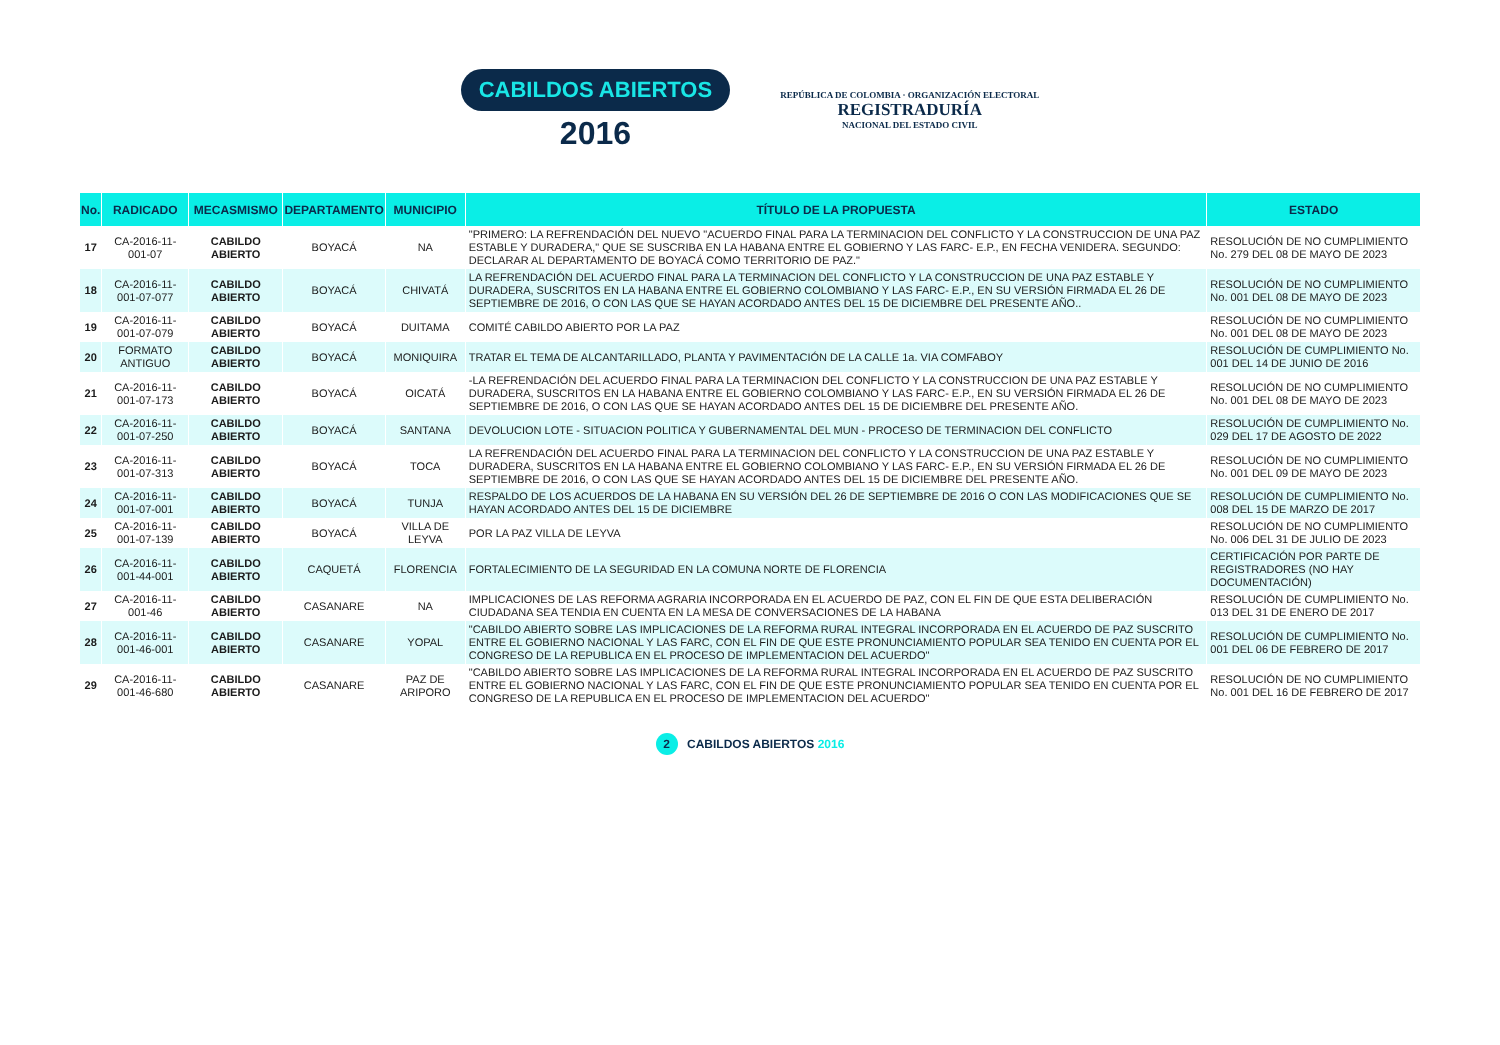CABILDOS ABIERTOS
2016
REPÚBLICA DE COLOMBIA · ORGANIZACIÓN ELECTORAL
REGISTRADURÍA
NACIONAL DEL ESTADO CIVIL
| No. | RADICADO | MECASMISMO | DEPARTAMENTO | MUNICIPIO | TÍTULO DE LA PROPUESTA | ESTADO |
| --- | --- | --- | --- | --- | --- | --- |
| 17 | CA-2016-11-001-07 | CABILDO ABIERTO | BOYACÁ | NA | "PRIMERO: LA REFRENDACIÓN DEL NUEVO "ACUERDO FINAL PARA LA TERMINACION DEL CONFLICTO Y LA CONSTRUCCION DE UNA PAZ ESTABLE Y DURADERA," QUE SE SUSCRIBA EN LA HABANA ENTRE EL GOBIERNO Y LAS FARC- E.P., EN FECHA VENIDERA. SEGUNDO: DECLARAR AL DEPARTAMENTO DE BOYACÁ COMO TERRITORIO DE PAZ." | RESOLUCIÓN DE NO CUMPLIMIENTO No. 279 DEL 08 DE MAYO DE 2023 |
| 18 | CA-2016-11-001-07-077 | CABILDO ABIERTO | BOYACÁ | CHIVATÁ | LA REFRENDACIÓN DEL ACUERDO FINAL PARA LA TERMINACION DEL CONFLICTO Y LA CONSTRUCCION DE UNA PAZ ESTABLE Y DURADERA, SUSCRITOS EN LA HABANA ENTRE EL GOBIERNO COLOMBIANO Y LAS FARC- E.P., EN SU VERSIÓN FIRMADA EL 26 DE SEPTIEMBRE DE 2016, O CON LAS QUE SE HAYAN ACORDADO ANTES DEL 15 DE DICIEMBRE DEL PRESENTE AÑO.. | RESOLUCIÓN DE NO CUMPLIMIENTO No. 001 DEL 08 DE MAYO DE 2023 |
| 19 | CA-2016-11-001-07-079 | CABILDO ABIERTO | BOYACÁ | DUITAMA | COMITÉ CABILDO ABIERTO POR LA PAZ | RESOLUCIÓN DE NO CUMPLIMIENTO No. 001 DEL 08 DE MAYO DE 2023 |
| 20 | FORMATO ANTIGUO | CABILDO ABIERTO | BOYACÁ | MONIQUIRA | TRATAR EL TEMA DE ALCANTARILLADO, PLANTA Y PAVIMENTACIÓN DE LA CALLE 1a. VIA COMFABOY | RESOLUCIÓN DE CUMPLIMIENTO No. 001 DEL 14 DE JUNIO DE 2016 |
| 21 | CA-2016-11-001-07-173 | CABILDO ABIERTO | BOYACÁ | OICATÁ | -LA REFRENDACIÓN DEL ACUERDO FINAL PARA LA TERMINACION DEL CONFLICTO Y LA CONSTRUCCION DE UNA PAZ ESTABLE Y DURADERA, SUSCRITOS EN LA HABANA ENTRE EL GOBIERNO COLOMBIANO Y LAS FARC- E.P., EN SU VERSIÓN FIRMADA EL 26 DE SEPTIEMBRE DE 2016, O CON LAS QUE SE HAYAN ACORDADO ANTES DEL 15 DE DICIEMBRE DEL PRESENTE AÑO. | RESOLUCIÓN DE NO CUMPLIMIENTO No. 001 DEL 08 DE MAYO DE 2023 |
| 22 | CA-2016-11-001-07-250 | CABILDO ABIERTO | BOYACÁ | SANTANA | DEVOLUCION LOTE - SITUACION POLITICA Y GUBERNAMENTAL DEL MUN - PROCESO DE TERMINACION DEL CONFLICTO | RESOLUCIÓN DE CUMPLIMIENTO No. 029 DEL 17 DE AGOSTO DE 2022 |
| 23 | CA-2016-11-001-07-313 | CABILDO ABIERTO | BOYACÁ | TOCA | LA REFRENDACIÓN DEL ACUERDO FINAL PARA LA TERMINACION DEL CONFLICTO Y LA CONSTRUCCION DE UNA PAZ ESTABLE Y DURADERA, SUSCRITOS EN LA HABANA ENTRE EL GOBIERNO COLOMBIANO Y LAS FARC- E.P., EN SU VERSIÓN FIRMADA EL 26 DE SEPTIEMBRE DE 2016, O CON LAS QUE SE HAYAN ACORDADO ANTES DEL 15 DE DICIEMBRE DEL PRESENTE AÑO. | RESOLUCIÓN DE NO CUMPLIMIENTO No. 001 DEL 09 DE MAYO DE 2023 |
| 24 | CA-2016-11-001-07-001 | CABILDO ABIERTO | BOYACÁ | TUNJA | RESPALDO DE LOS ACUERDOS DE LA HABANA EN SU VERSIÓN DEL 26 DE SEPTIEMBRE DE 2016 O CON LAS MODIFICACIONES QUE SE HAYAN ACORDADO ANTES DEL 15 DE DICIEMBRE | RESOLUCIÓN DE CUMPLIMIENTO No. 008 DEL 15 DE MARZO DE 2017 |
| 25 | CA-2016-11-001-07-139 | CABILDO ABIERTO | BOYACÁ | VILLA DE LEYVA | POR LA PAZ VILLA DE LEYVA | RESOLUCIÓN DE NO CUMPLIMIENTO No. 006 DEL 31 DE JULIO DE 2023 |
| 26 | CA-2016-11-001-44-001 | CABILDO ABIERTO | CAQUETÁ | FLORENCIA | FORTALECIMIENTO DE LA SEGURIDAD EN LA COMUNA NORTE DE FLORENCIA | CERTIFICACIÓN POR PARTE DE REGISTRADORES (NO HAY DOCUMENTACIÓN) |
| 27 | CA-2016-11-001-46 | CABILDO ABIERTO | CASANARE | NA | IMPLICACIONES DE LAS REFORMA AGRARIA INCORPORADA EN EL ACUERDO DE PAZ, CON EL FIN DE QUE ESTA DELIBERACIÓN CIUDADANA SEA TENDIA EN CUENTA EN LA MESA DE CONVERSACIONES DE LA HABANA | RESOLUCIÓN DE CUMPLIMIENTO No. 013 DEL 31 DE ENERO DE 2017 |
| 28 | CA-2016-11-001-46-001 | CABILDO ABIERTO | CASANARE | YOPAL | "CABILDO ABIERTO SOBRE LAS IMPLICACIONES DE LA REFORMA RURAL INTEGRAL INCORPORADA EN EL ACUERDO DE PAZ SUSCRITO ENTRE EL GOBIERNO NACIONAL Y LAS FARC, CON EL FIN DE QUE ESTE PRONUNCIAMIENTO POPULAR SEA TENIDO EN CUENTA POR EL CONGRESO DE LA REPUBLICA EN EL PROCESO DE IMPLEMENTACION DEL ACUERDO" | RESOLUCIÓN DE CUMPLIMIENTO No. 001 DEL 06 DE FEBRERO DE 2017 |
| 29 | CA-2016-11-001-46-680 | CABILDO ABIERTO | CASANARE | PAZ DE ARIPORO | "CABILDO ABIERTO SOBRE LAS IMPLICACIONES DE LA REFORMA RURAL INTEGRAL INCORPORADA EN EL ACUERDO DE PAZ SUSCRITO ENTRE EL GOBIERNO NACIONAL Y LAS FARC, CON EL FIN DE QUE ESTE PRONUNCIAMIENTO POPULAR SEA TENIDO EN CUENTA POR EL CONGRESO DE LA REPUBLICA EN EL PROCESO DE IMPLEMENTACION DEL ACUERDO" | RESOLUCIÓN DE NO CUMPLIMIENTO No. 001 DEL 16 DE FEBRERO DE 2017 |
2 CABILDOS ABIERTOS 2016